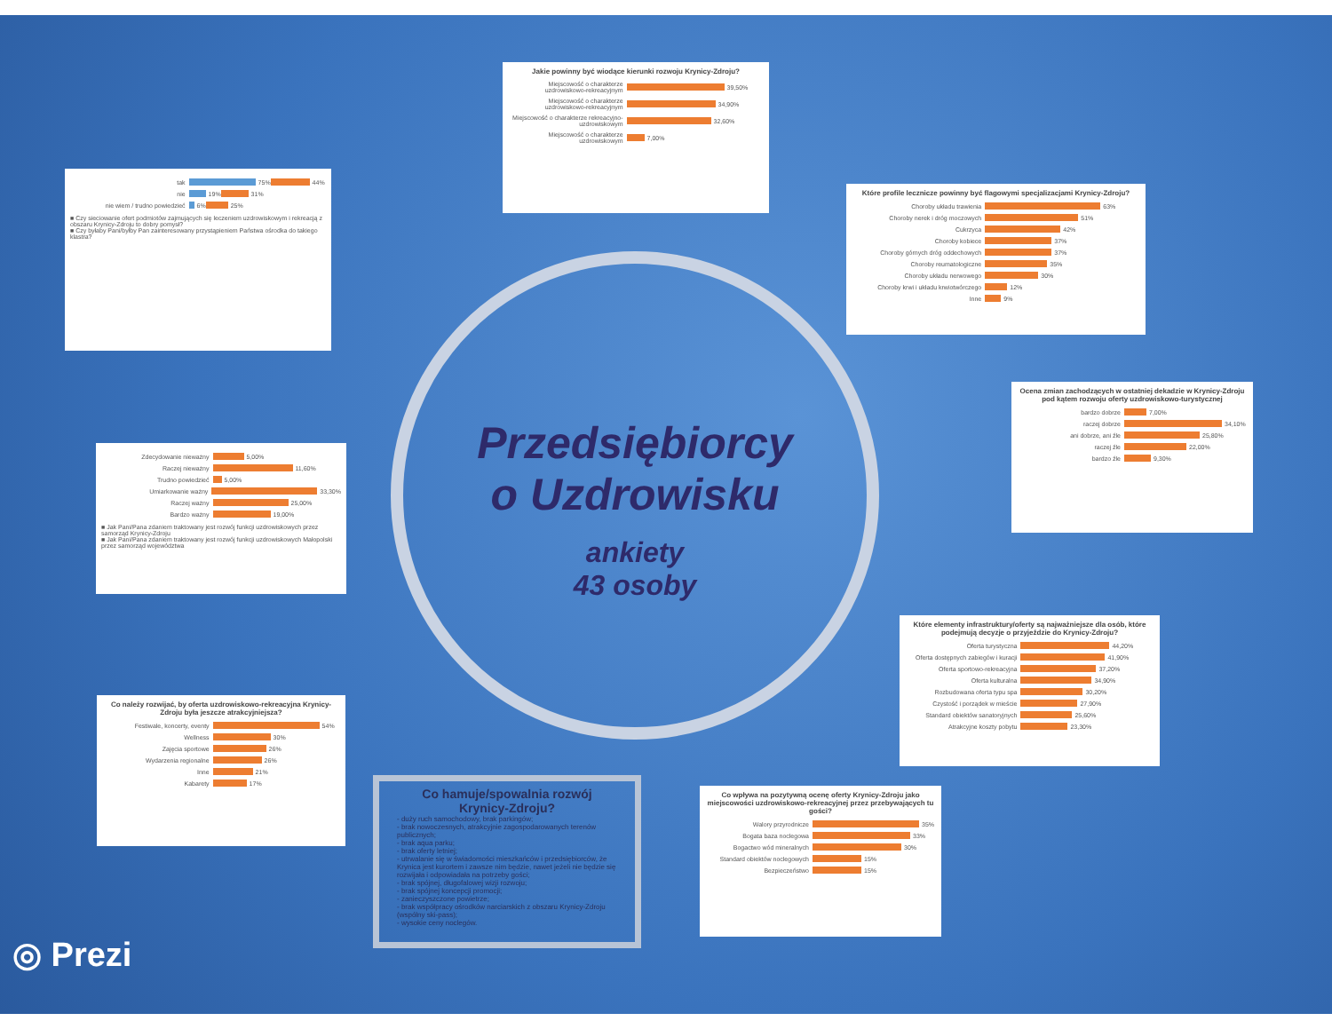Jakie powinny być wiodące kierunki rozwoju Krynicy-Zdroju?
Miejscowość o charakterze uzdrowiskowo-rekreacyjnym
39,50%
Miejscowość o charakterze uzdrowiskowo-rekreacyjnym
34,90%
Miejscowość o charakterze rekreacyjno-uzdrowiskowym
32,60%
Miejscowość o charakterze uzdrowiskowym
7,00%
tak
75%
44%
nie
19%
31%
nie wiem / trudno powiedzieć
6%
25%
■ Czy sieciowanie ofert podmiotów zajmujących się leczeniem uzdrowiskowym i rekreacją z obszaru Krynicy-Zdroju to dobry pomysł?
■ Czy byłaby Pani/byłby Pan zainteresowany przystąpieniem Państwa ośrodka do takiego klastra?
Które profile lecznicze powinny być flagowymi specjalizacjami Krynicy-Zdroju?
Choroby układu trawienia
63%
Choroby nerek i dróg moczowych
51%
Cukrzyca
42%
Choroby kobiece
37%
Choroby górnych dróg oddechowych
37%
Choroby reumatologiczne
35%
Choroby układu nerwowego
30%
Choroby krwi i układu krwiotwórczego
12%
Inne
9%
Ocena zmian zachodzących w ostatniej dekadzie w Krynicy-Zdroju pod kątem rozwoju oferty uzdrowiskowo-turystycznej
bardzo dobrze
7,00%
raczej dobrze
34,10%
ani dobrze, ani źle
25,80%
raczej źle
22,00%
bardzo źle
9,30%
Zdecydowanie nieważny
5,00%
Raczej nieważny
11,60%
Trudno powiedzieć
5,00%
Umiarkowanie ważny
33,30%
Raczej ważny
25,00%
Bardzo ważny
19,00%
■ Jak Pani/Pana zdaniem traktowany jest rozwój funkcji uzdrowiskowych przez samorząd Krynicy-Zdroju
■ Jak Pani/Pana zdaniem traktowany jest rozwój funkcji uzdrowiskowych Małopolski przez samorząd województwa
Przedsiębiorcy
o Uzdrowisku
ankiety
43 osoby
Które elementy infrastruktury/oferty są najważniejsze dla osób, które podejmują decyzje o przyjeździe do Krynicy-Zdroju?
Oferta turystyczna
44,20%
Oferta dostępnych zabiegów i kuracji
41,90%
Oferta sportowo-rekreacyjna
37,20%
Oferta kulturalna
34,90%
Rozbudowana oferta typu spa
30,20%
Czystość i porządek w mieście
27,90%
Standard obiektów sanatoryjnych
25,60%
Atrakcyjne koszty pobytu
23,30%
Co należy rozwijać, by oferta uzdrowiskowo-rekreacyjna Krynicy-Zdroju była jeszcze atrakcyjniejsza?
Festiwale, koncerty, eventy
54%
Wellness
30%
Zajęcia sportowe
26%
Wydarzenia regionalne
26%
Inne
21%
Kabarety
17%
Co hamuje/spowalnia rozwój Krynicy-Zdroju?
- duży ruch samochodowy, brak parkingów;
- brak nowoczesnych, atrakcyjnie zagospodarowanych terenów publicznych;
- brak aqua parku;
- brak oferty letniej;
- utrwalanie się w świadomości mieszkańców i przedsiębiorców, że Krynica jest kurortem i zawsze nim będzie, nawet jeżeli nie będzie się rozwijała i odpowiadała na potrzeby gości;
- brak spójnej, długofalowej wizji rozwoju;
- brak spójnej koncepcji promocji;
- zanieczyszczone powietrze;
- brak współpracy ośrodków narciarskich z obszaru Krynicy-Zdroju (wspólny ski-pass);
- wysokie ceny noclegów.
Co wpływa na pozytywną ocenę oferty Krynicy-Zdroju jako miejscowości uzdrowiskowo-rekreacyjnej przez przebywających tu gości?
Walory przyrodnicze
35%
Bogata baza noclegowa
33%
Bogactwo wód mineralnych
30%
Standard obiektów noclegowych
15%
Bezpieczeństwo
15%
◎ Prezi